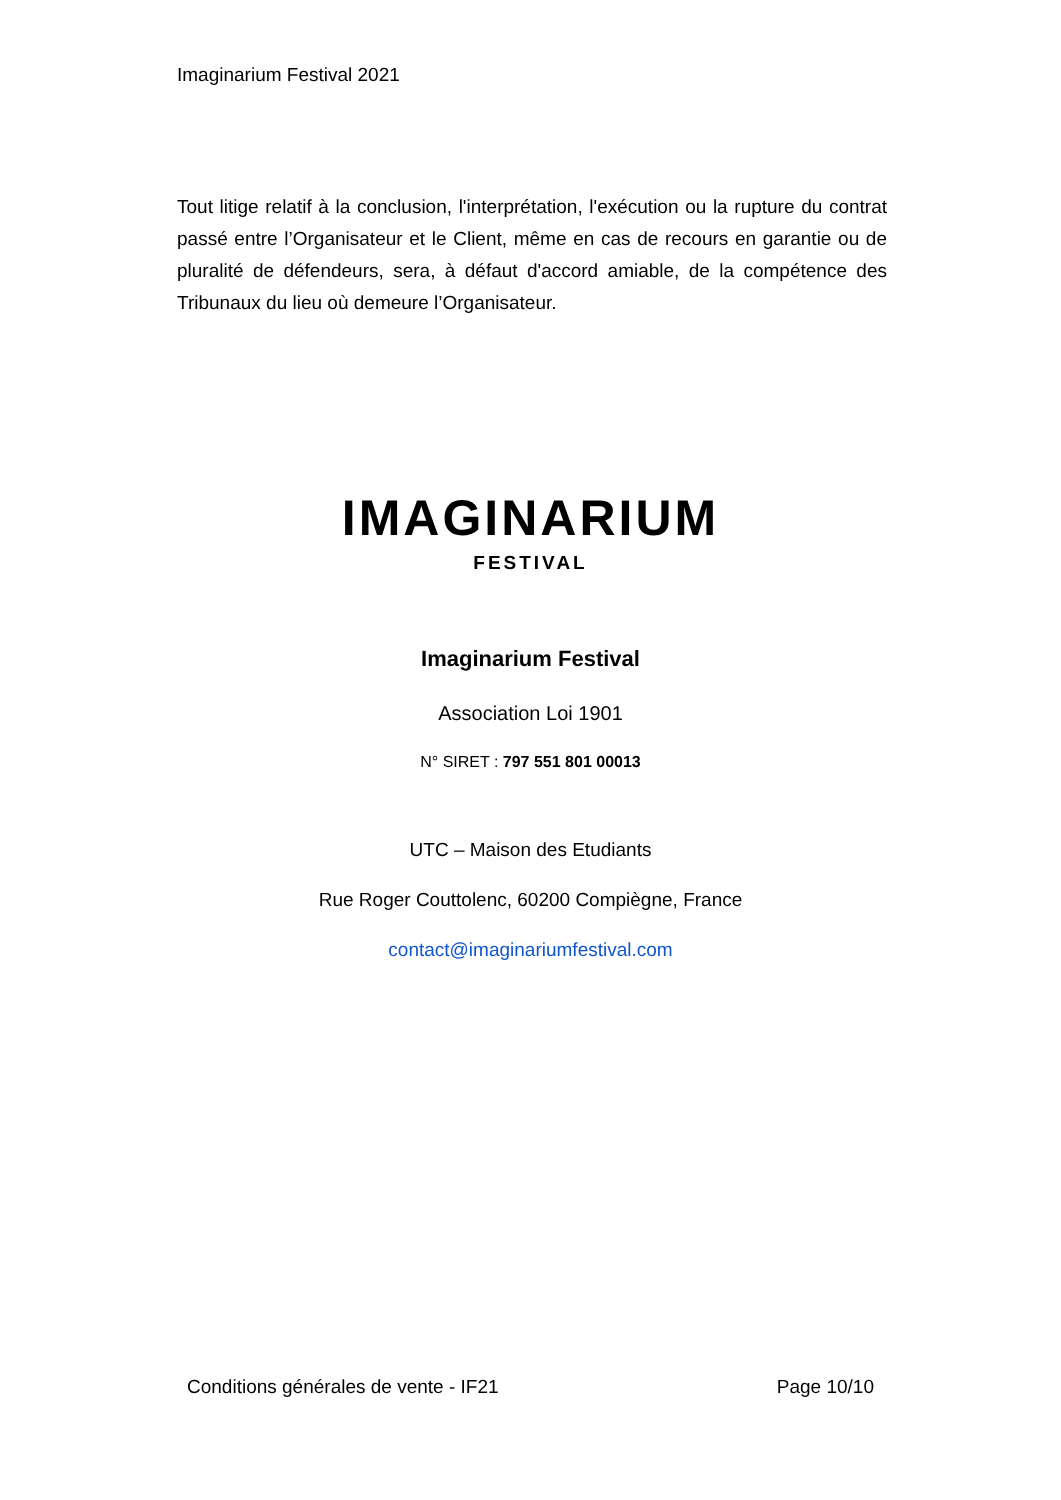Imaginarium Festival 2021
Tout litige relatif à la conclusion, l'interprétation, l'exécution ou la rupture du contrat passé entre l’Organisateur et le Client, même en cas de recours en garantie ou de pluralité de défendeurs, sera, à défaut d'accord amiable, de la compétence des Tribunaux du lieu où demeure l’Organisateur.
IMAGINARIUM
FESTIVAL
Imaginarium Festival
Association Loi 1901
N° SIRET : 797 551 801 00013
UTC – Maison des Etudiants
Rue Roger Couttolenc, 60200 Compiègne, France
contact@imaginariumfestival.com
Conditions générales de vente - IF21 Page 10/10